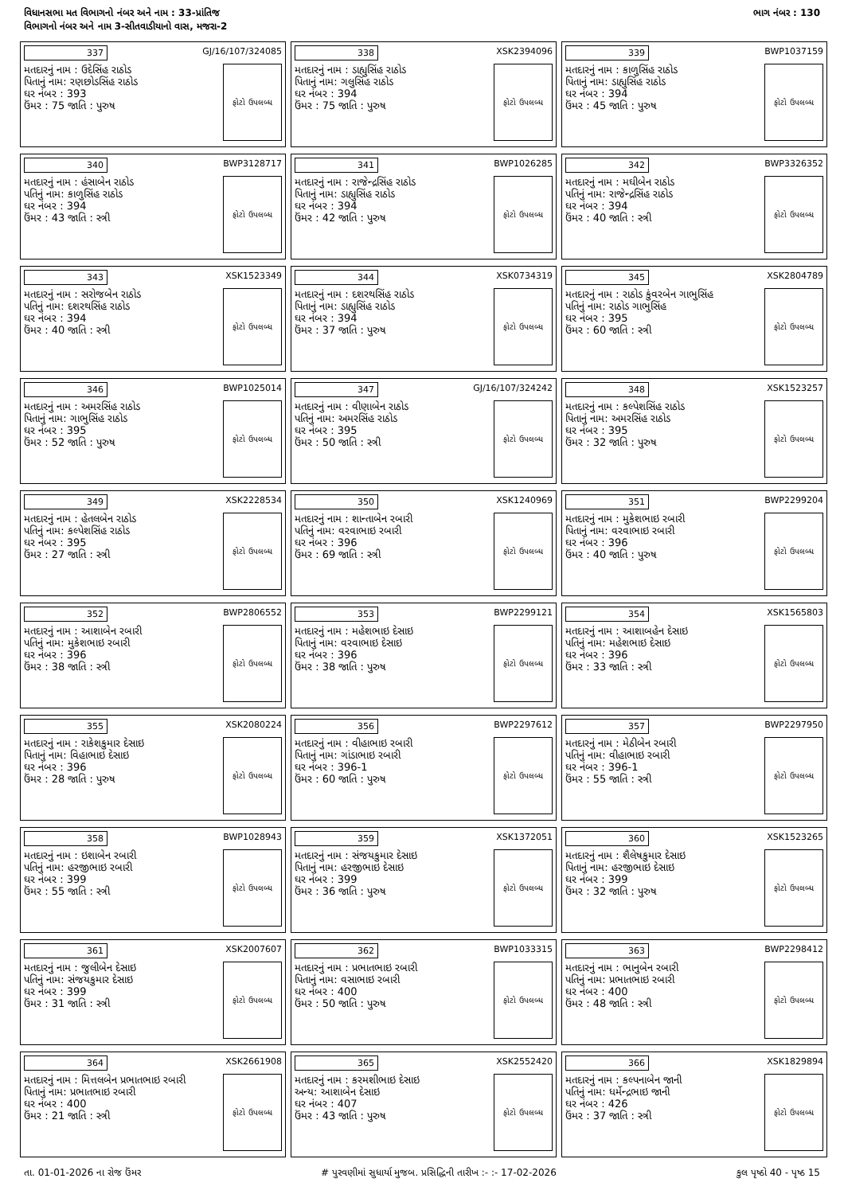વિધાનસભા મત વિભાગનો નંબર અને નામ : 33-પ્રાંતિજ
વિભાગનો નંબર અને નામ 3-સીતવાડીયાનો વાસ, મજરા-2
ભાગ નંબર : 130
337 GJ/16/107/324085
મતદારનું નામ : ઉદેસિંહ રાઠોડ
પિતાનું નામ: રણછોડસિંહ રાઠોડ
ઘર નંબર : 393
ઉંમર : 75 જાતિ : પુરુષ
ફોટો ઉપલબ્ધ
338 XSK2394096
મતદારનું નામ : ડાહ્યુસિંહ રાઠોડ
પિતાનું નામ: ગલુસિંહ રાઠોડ
ઘર નંબર : 394
ઉંમર : 75 જાતિ : પુરુષ
ફોટો ઉપલબ્ધ
339 BWP1037159
મતદારનું નામ : કાળુસિંહ રાઠોડ
પિતાનું નામ: ડાહ્યુસિંહ રાઠોડ
ઘર નંબર : 394
ઉંમર : 45 જાતિ : પુરુષ
ફોટો ઉપલબ્ધ
340 BWP3128717
મતદારનું નામ : હંસાબેન રાઠોડ
પતિનું નામ: કાળુસિંહ રાઠોડ
ઘર નંબર : 394
ઉંમર : 43 જાતિ : સ્ત્રી
ફોટો ઉપલબ્ધ
341 BWP1026285
મતદારનું નામ : રાજેન્દ્રસિંહ રાઠોડ
પિતાનું નામ: ડાહ્યુસિંહ રાઠોડ
ઘર નંબર : 394
ઉંમર : 42 જાતિ : પુરુષ
ફોટો ઉપલબ્ધ
342 BWP3326352
મતદારનું નામ : મઘીબેન રાઠોડ
પતિનું નામ: રાજેન્દ્રસિંહ રાઠોડ
ઘર નંબર : 394
ઉંમર : 40 જાતિ : સ્ત્રી
ફોટો ઉપલબ્ધ
343 XSK1523349
મતદારનું નામ : સરોજબેન રાઠોડ
પતિનું નામ: દશરથસિંહ રાઠોડ
ઘર નંબર : 394
ઉંમર : 40 જાતિ : સ્ત્રી
ફોટો ઉપલબ્ધ
344 XSK0734319
મતદારનું નામ : દશરથસિંહ રાઠોડ
પિતાનું નામ: ડાહ્યુસિંહ રાઠોડ
ઘર નંબર : 394
ઉંમર : 37 જાતિ : પુરુષ
ફોટો ઉપલબ્ધ
345 XSK2804789
મતદારનું નામ : રાઠોડ કુંવરબેન ગાભુસિંહ
પતિનું નામ: રાઠોડ ગાભુસિંહ
ઘર નંબર : 395
ઉંમર : 60 જાતિ : સ્ત્રી
ફોટો ઉપલબ્ધ
346 BWP1025014
મતદારનું નામ : અમરસિંહ રાઠોડ
પિતાનું નામ: ગાભુસિંહ રાઠોડ
ઘર નંબર : 395
ઉંમર : 52 જાતિ : પુરુષ
ફોટો ઉપલબ્ધ
347 GJ/16/107/324242
મતદારનું નામ : વીણાબેન રાઠોડ
પતિનું નામ: અમરસિંહ રાઠોડ
ઘર નંબર : 395
ઉંમર : 50 જાતિ : સ્ત્રી
ફોટો ઉપલબ્ધ
348 XSK1523257
મતદારનું નામ : કલ્પેશસિંહ રાઠોડ
પિતાનું નામ: અમરસિંહ રાઠોડ
ઘર નંબર : 395
ઉંમર : 32 જાતિ : પુરુષ
ફોટો ઉપલબ્ધ
349 XSK2228534
મતદારનું નામ : હેતલબેન રાઠોડ
પતિનું નામ: કલ્પેશસિંહ રાઠોડ
ઘર નંબર : 395
ઉંમર : 27 જાતિ : સ્ત્રી
ફોટો ઉપલબ્ધ
350 XSK1240969
મતદારનું નામ : શાન્તાબેન રબારી
પતિનું નામ: વરવાભાઇ રબારી
ઘર નંબર : 396
ઉંમર : 69 જાતિ : સ્ત્રી
ફોટો ઉપલબ્ધ
351 BWP2299204
મતદારનું નામ : મુકેશભાઇ રબારી
પિતાનું નામ: વરવાભાઇ રબારી
ઘર નંબર : 396
ઉંમર : 40 જાતિ : પુરુષ
ફોટો ઉપલબ્ધ
352 BWP2806552
મતદારનું નામ : આશાબેન રબારી
પતિનું નામ: મુકેશભાઇ રબારી
ઘર નંબર : 396
ઉંમર : 38 જાતિ : સ્ત્રી
ફોટો ઉપલબ્ધ
353 BWP2299121
મતદારનું નામ : મહેશભાઇ દેસાઇ
પિતાનું નામ: વરવાભાઇ દેસાઇ
ઘર નંબર : 396
ઉંમર : 38 જાતિ : પુરુષ
ફોટો ઉપલબ્ધ
354 XSK1565803
મતદારનું નામ : આશાબહેન દેસાઇ
પતિનું નામ: મહેશભાઇ દેસાઇ
ઘર નંબર : 396
ઉંમર : 33 જાતિ : સ્ત્રી
ફોટો ઉપલબ્ધ
355 XSK2080224
મતદારનું નામ : રાકેશકુમાર દેસાઇ
પિતાનું નામ: વિહાભાઇ દેસાઇ
ઘર નંબર : 396
ઉંમર : 28 જાતિ : પુરુષ
ફોટો ઉપલબ્ધ
356 BWP2297612
મતદારનું નામ : વીહાભાઇ રબારી
પિતાનું નામ: ગાંડાભાઇ રબારી
ઘર નંબર : 396-1
ઉંમર : 60 જાતિ : પુરુષ
ફોટો ઉપલબ્ધ
357 BWP2297950
મતદારનું નામ : મેઠીબેન રબારી
પતિનું નામ: વીહાભાઇ રબારી
ઘર નંબર : 396-1
ઉંમર : 55 જાતિ : સ્ત્રી
ફોટો ઉપલબ્ધ
358 BWP1028943
મતદારનું નામ : ઇશાબેન રબારી
પતિનું નામ: હરજીભાઇ રબારી
ઘર નંબર : 399
ઉંમર : 55 જાતિ : સ્ત્રી
ફોટો ઉપલબ્ધ
359 XSK1372051
મતદારનું નામ : સંજયકુમાર દેસાઇ
પિતાનું નામ: હરજીભાઇ દેસાઇ
ઘર નંબર : 399
ઉંમર : 36 જાતિ : પુરુષ
ફોટો ઉપલબ્ધ
360 XSK1523265
મતદારનું નામ : શૈલેષકુમાર દેસાઇ
પિતાનું નામ: હરજીભાઇ દેસાઇ
ઘર નંબર : 399
ઉંમર : 32 જાતિ : પુરુષ
ફોટો ઉપલબ્ધ
361 XSK2007607
મતદારનું નામ : જુલીબેન દેસાઇ
પતિનું નામ: સંજયકુમાર દેસાઇ
ઘર નંબર : 399
ઉંમર : 31 જાતિ : સ્ત્રી
ફોટો ઉપલબ્ધ
362 BWP1033315
મતદારનું નામ : પ્રભાતભાઇ રબારી
પિતાનું નામ: વસાભાઇ રબારી
ઘર નંબર : 400
ઉંમર : 50 જાતિ : પુરુષ
ફોટો ઉપલબ્ધ
363 BWP2298412
મતદારનું નામ : ભાનુબેન રબારી
પતિનું નામ: પ્રભાતભાઇ રબારી
ઘર નંબર : 400
ઉંમર : 48 જાતિ : સ્ત્રી
ફોટો ઉપલબ્ધ
364 XSK2661908
મતદારનું નામ : મિત્તલબેન પ્રભાતભાઇ રબારી
પિતાનું નામ: પ્રભાતભાઇ રબારી
ઘર નંબર : 400
ઉંમર : 21 જાતિ : સ્ત્રી
ફોટો ઉપલબ્ધ
365 XSK2552420
મતદારનું નામ : કરમશીભાઇ દેસાઇ
અન્ય: આશાબેન દેસાઇ
ઘર નંબર : 407
ઉંમર : 43 જાતિ : પુરુષ
ફોટો ઉપલબ્ધ
366 XSK1829894
મતદારનું નામ : કલ્પનાબેન જાની
પતિનું નામ: ધર્મેન્દ્રભાઇ જાની
ઘર નંબર : 426
ઉંમર : 37 જાતિ : સ્ત્રી
ફોટો ઉપલબ્ધ
તા. 01-01-2026 ના રોજ ઉંમર # પુરવણીમાં સુધાર્યા મુજબ. પ્રસિદ્ધિની તારીખ :- :- 17-02-2026 કુલ પૃષ્ઠો 40 - પૃષ્ઠ 15